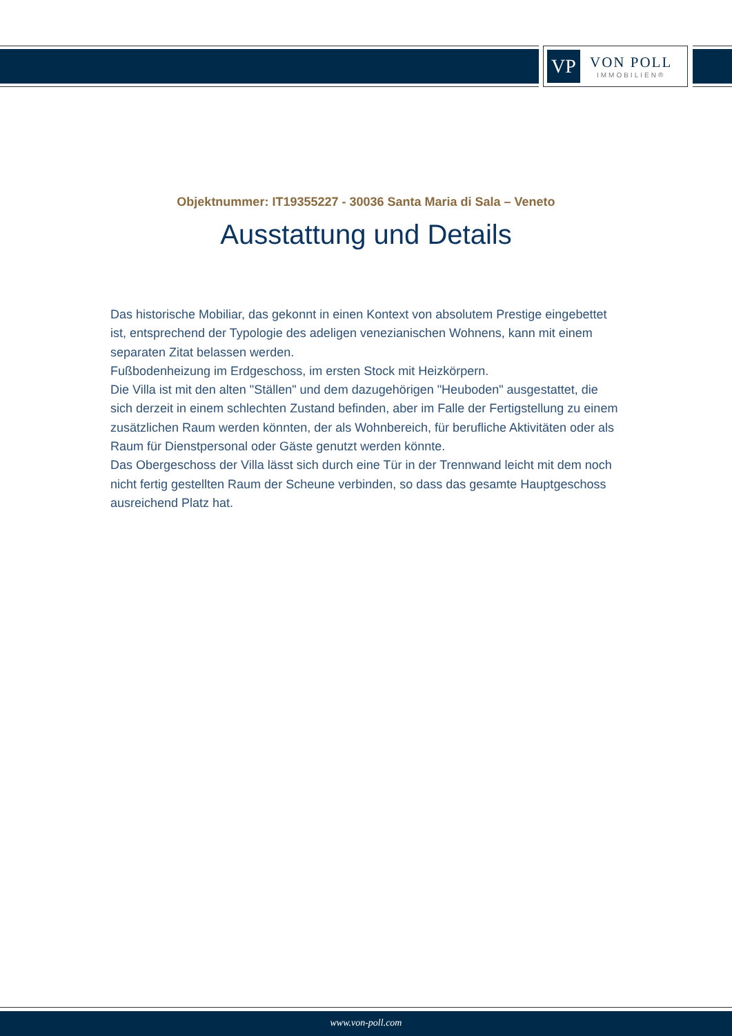VP
VON POLL
IMMOBILIEN®
Objektnummer: IT19355227 - 30036 Santa Maria di Sala – Veneto
Ausstattung und Details
Das historische Mobiliar, das gekonnt in einen Kontext von absolutem Prestige eingebettet ist, entsprechend der Typologie des adeligen venezianischen Wohnens, kann mit einem separaten Zitat belassen werden.
Fußbodenheizung im Erdgeschoss, im ersten Stock mit Heizkörpern.
Die Villa ist mit den alten "Ställen" und dem dazugehörigen "Heuboden" ausgestattet, die sich derzeit in einem schlechten Zustand befinden, aber im Falle der Fertigstellung zu einem zusätzlichen Raum werden könnten, der als Wohnbereich, für berufliche Aktivitäten oder als Raum für Dienstpersonal oder Gäste genutzt werden könnte.
Das Obergeschoss der Villa lässt sich durch eine Tür in der Trennwand leicht mit dem noch nicht fertig gestellten Raum der Scheune verbinden, so dass das gesamte Hauptgeschoss ausreichend Platz hat.
www.von-poll.com